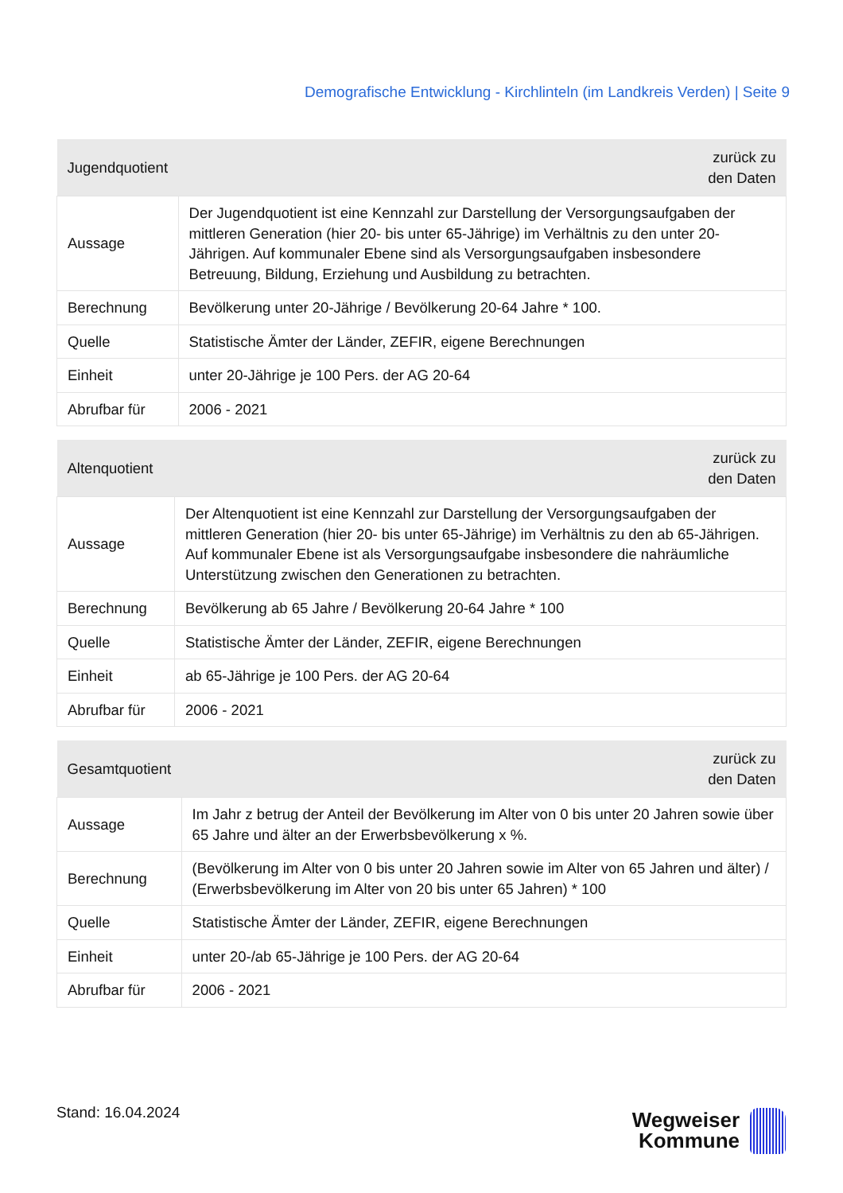Demografische Entwicklung - Kirchlinteln (im Landkreis Verden) | Seite 9
| Jugendquotient | zurück zu den Daten |
| --- | --- |
| Aussage | Der Jugendquotient ist eine Kennzahl zur Darstellung der Versorgungsaufgaben der mittleren Generation (hier 20- bis unter 65-Jährige) im Verhältnis zu den unter 20-Jährigen. Auf kommunaler Ebene sind als Versorgungsaufgaben insbesondere Betreuung, Bildung, Erziehung und Ausbildung zu betrachten. |
| Berechnung | Bevölkerung unter 20-Jährige / Bevölkerung 20-64 Jahre * 100. |
| Quelle | Statistische Ämter der Länder, ZEFIR, eigene Berechnungen |
| Einheit | unter 20-Jährige je 100 Pers. der AG 20-64 |
| Abrufbar für | 2006 - 2021 |
| Altenquotient | zurück zu den Daten |
| --- | --- |
| Aussage | Der Altenquotient ist eine Kennzahl zur Darstellung der Versorgungsaufgaben der mittleren Generation (hier 20- bis unter 65-Jährige) im Verhältnis zu den ab 65-Jährigen. Auf kommunaler Ebene ist als Versorgungsaufgabe insbesondere die nahräumliche Unterstützung zwischen den Generationen zu betrachten. |
| Berechnung | Bevölkerung ab 65 Jahre / Bevölkerung 20-64 Jahre * 100 |
| Quelle | Statistische Ämter der Länder, ZEFIR, eigene Berechnungen |
| Einheit | ab 65-Jährige je 100 Pers. der AG 20-64 |
| Abrufbar für | 2006 - 2021 |
| Gesamtquotient | zurück zu den Daten |
| --- | --- |
| Aussage | Im Jahr z betrug der Anteil der Bevölkerung im Alter von 0 bis unter 20 Jahren sowie über 65 Jahre und älter an der Erwerbsbevölkerung x %. |
| Berechnung | (Bevölkerung im Alter von 0 bis unter 20 Jahren sowie im Alter von 65 Jahren und älter) / (Erwerbsbevölkerung im Alter von 20 bis unter 65 Jahren) * 100 |
| Quelle | Statistische Ämter der Länder, ZEFIR, eigene Berechnungen |
| Einheit | unter 20-/ab 65-Jährige je 100 Pers. der AG 20-64 |
| Abrufbar für | 2006 - 2021 |
Stand: 16.04.2024
Wegweiser
Kommune